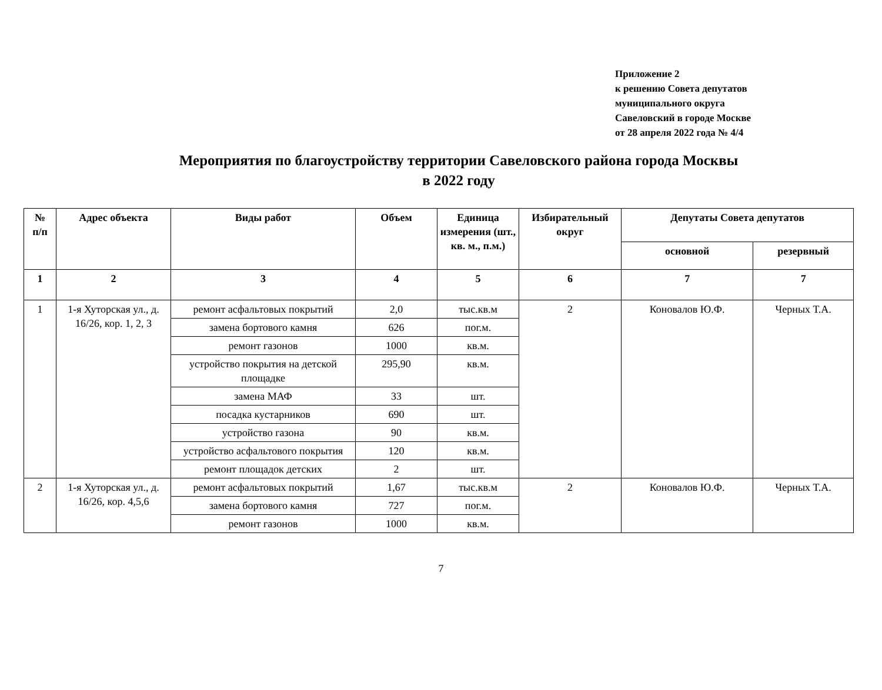Приложение 2
к решению Совета депутатов
муниципального округа
Савеловский в городе Москве
от 28 апреля 2022 года № 4/4
Мероприятия по благоустройству территории Савеловского района города Москвы
в 2022 году
| № п/п | Адрес объекта | Виды работ | Объем | Единица измерения (шт., кв. м., п.м.) | Избирательный округ | Депутаты Совета депутатов | |
| --- | --- | --- | --- | --- | --- | --- | --- |
| | | | | | | основной | резервный |
| 1 | 2 | 3 | 4 | 5 | 6 | 7 | 7 |
| 1 | 1-я Хуторская ул., д. 16/26, кор. 1, 2, 3 | ремонт асфальтовых покрытий | 2,0 | тыс.кв.м | 2 | Коновалов Ю.Ф. | Черных Т.А. |
| | | замена бортового камня | 626 | пог.м. | | | |
| | | ремонт газонов | 1000 | кв.м. | | | |
| | | устройство покрытия на детской площадке | 295,90 | кв.м. | | | |
| | | замена МАФ | 33 | шт. | | | |
| | | посадка кустарников | 690 | шт. | | | |
| | | устройство газона | 90 | кв.м. | | | |
| | | устройство асфальтового покрытия | 120 | кв.м. | | | |
| | | ремонт площадок детских | 2 | шт. | | | |
| 2 | 1-я Хуторская ул., д. 16/26, кор. 4,5,6 | ремонт асфальтовых покрытий | 1,67 | тыс.кв.м | 2 | Коновалов Ю.Ф. | Черных Т.А. |
| | | замена бортового камня | 727 | пог.м. | | | |
| | | ремонт газонов | 1000 | кв.м. | | | |
7